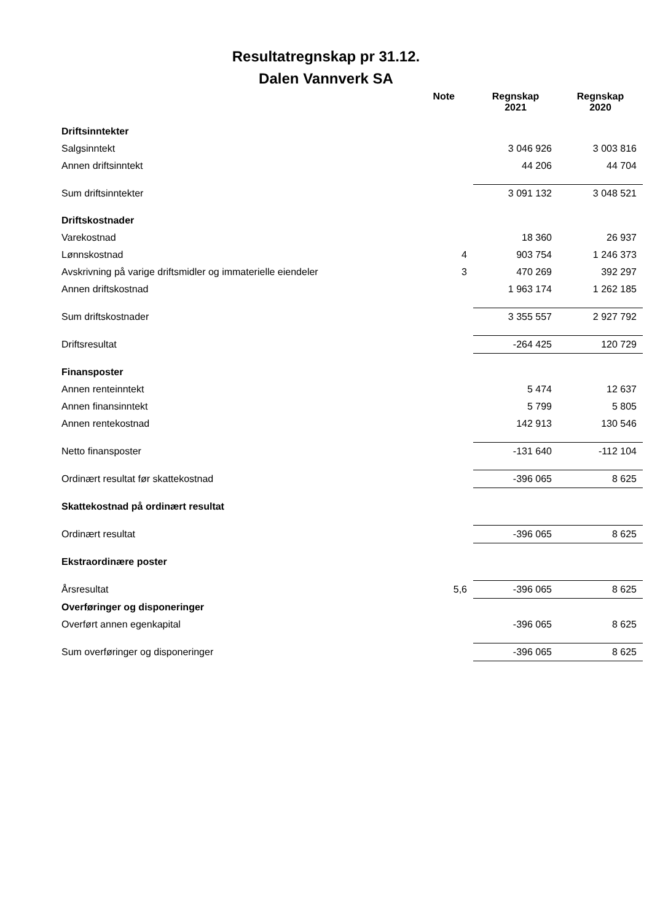Resultatregnskap pr 31.12.
Dalen Vannverk SA
| | Note | Regnskap 2021 | Regnskap 2020 |
| --- | --- | --- | --- |
| Driftsinntekter | | | |
| Salgsinntekt | | 3 046 926 | 3 003 816 |
| Annen driftsinntekt | | 44 206 | 44 704 |
| Sum driftsinntekter | | 3 091 132 | 3 048 521 |
| Driftskostnader | | | |
| Varekostnad | | 18 360 | 26 937 |
| Lønnskostnad | 4 | 903 754 | 1 246 373 |
| Avskrivning på varige driftsmidler og immaterielle eiendeler | 3 | 470 269 | 392 297 |
| Annen driftskostnad | | 1 963 174 | 1 262 185 |
| Sum driftskostnader | | 3 355 557 | 2 927 792 |
| Driftsresultat | | -264 425 | 120 729 |
| Finansposter | | | |
| Annen renteinntekt | | 5 474 | 12 637 |
| Annen finansinntekt | | 5 799 | 5 805 |
| Annen rentekostnad | | 142 913 | 130 546 |
| Netto finansposter | | -131 640 | -112 104 |
| Ordinært resultat før skattekostnad | | -396 065 | 8 625 |
| Skattekostnad på ordinært resultat | | | |
| Ordinært resultat | | -396 065 | 8 625 |
| Ekstraordinære poster | | | |
| Årsresultat | 5,6 | -396 065 | 8 625 |
| Overføringer og disponeringer | | | |
| Overført annen egenkapital | | -396 065 | 8 625 |
| Sum overføringer og disponeringer | | -396 065 | 8 625 |